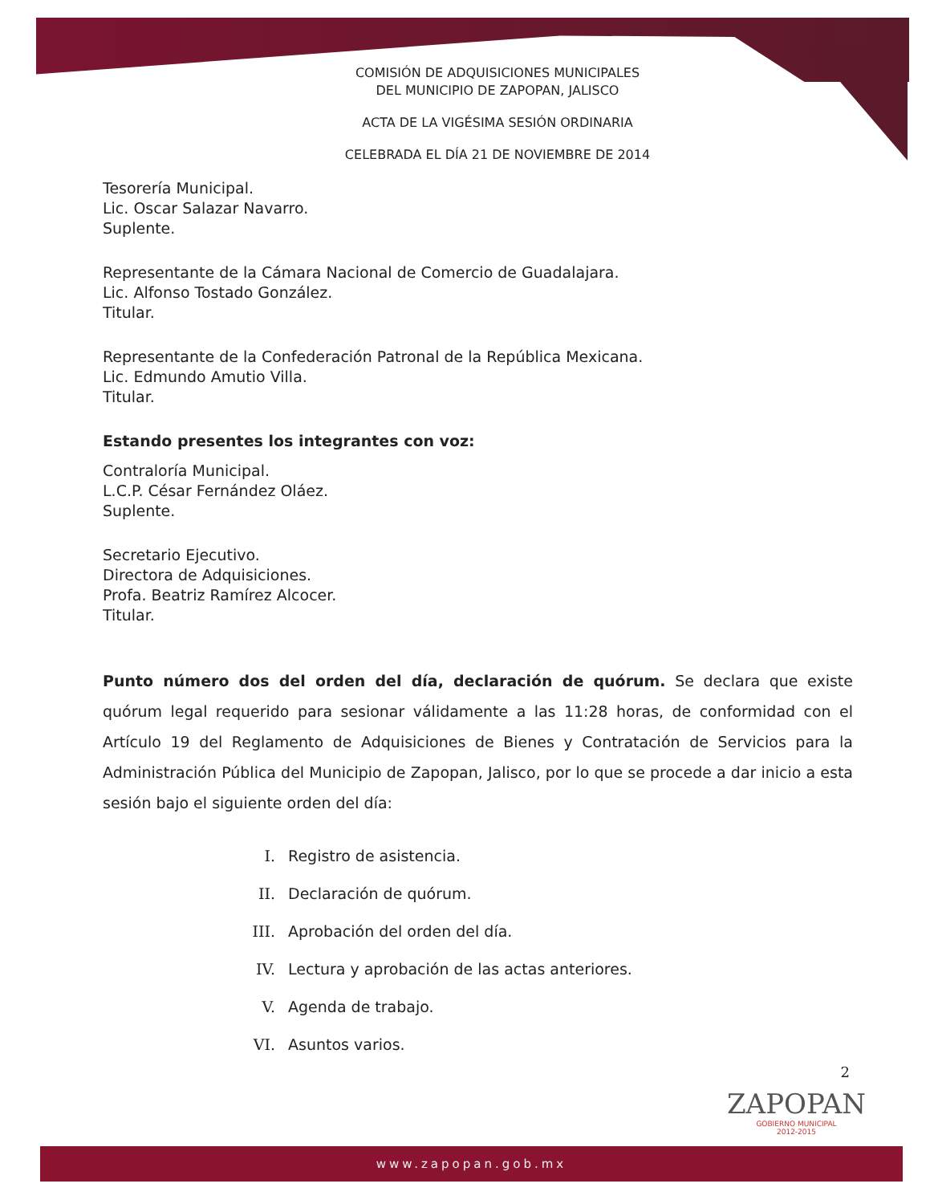COMISIÓN DE ADQUISICIONES MUNICIPALES
DEL MUNICIPIO DE ZAPOPAN, JALISCO
ACTA DE LA VIGÉSIMA SESIÓN ORDINARIA
CELEBRADA EL DÍA 21 DE NOVIEMBRE DE 2014
Tesorería Municipal.
Lic. Oscar Salazar Navarro.
Suplente.
Representante de la Cámara Nacional de Comercio de Guadalajara.
Lic. Alfonso Tostado González.
Titular.
Representante de la Confederación Patronal de la República Mexicana.
Lic. Edmundo Amutio Villa.
Titular.
Estando presentes los integrantes con voz:
Contraloría Municipal.
L.C.P. César Fernández Oláez.
Suplente.
Secretario Ejecutivo.
Directora de Adquisiciones.
Profa. Beatriz Ramírez Alcocer.
Titular.
Punto número dos del orden del día, declaración de quórum. Se declara que existe quórum legal requerido para sesionar válidamente a las 11:28 horas, de conformidad con el Artículo 19 del Reglamento de Adquisiciones de Bienes y Contratación de Servicios para la Administración Pública del Municipio de Zapopan, Jalisco, por lo que se procede a dar inicio a esta sesión bajo el siguiente orden del día:
I. Registro de asistencia.
II. Declaración de quórum.
III. Aprobación del orden del día.
IV. Lectura y aprobación de las actas anteriores.
V. Agenda de trabajo.
VI. Asuntos varios.
2
ZAPOPAN
GOBIERNO MUNICIPAL
2012-2015
www.zapopan.gob.mx